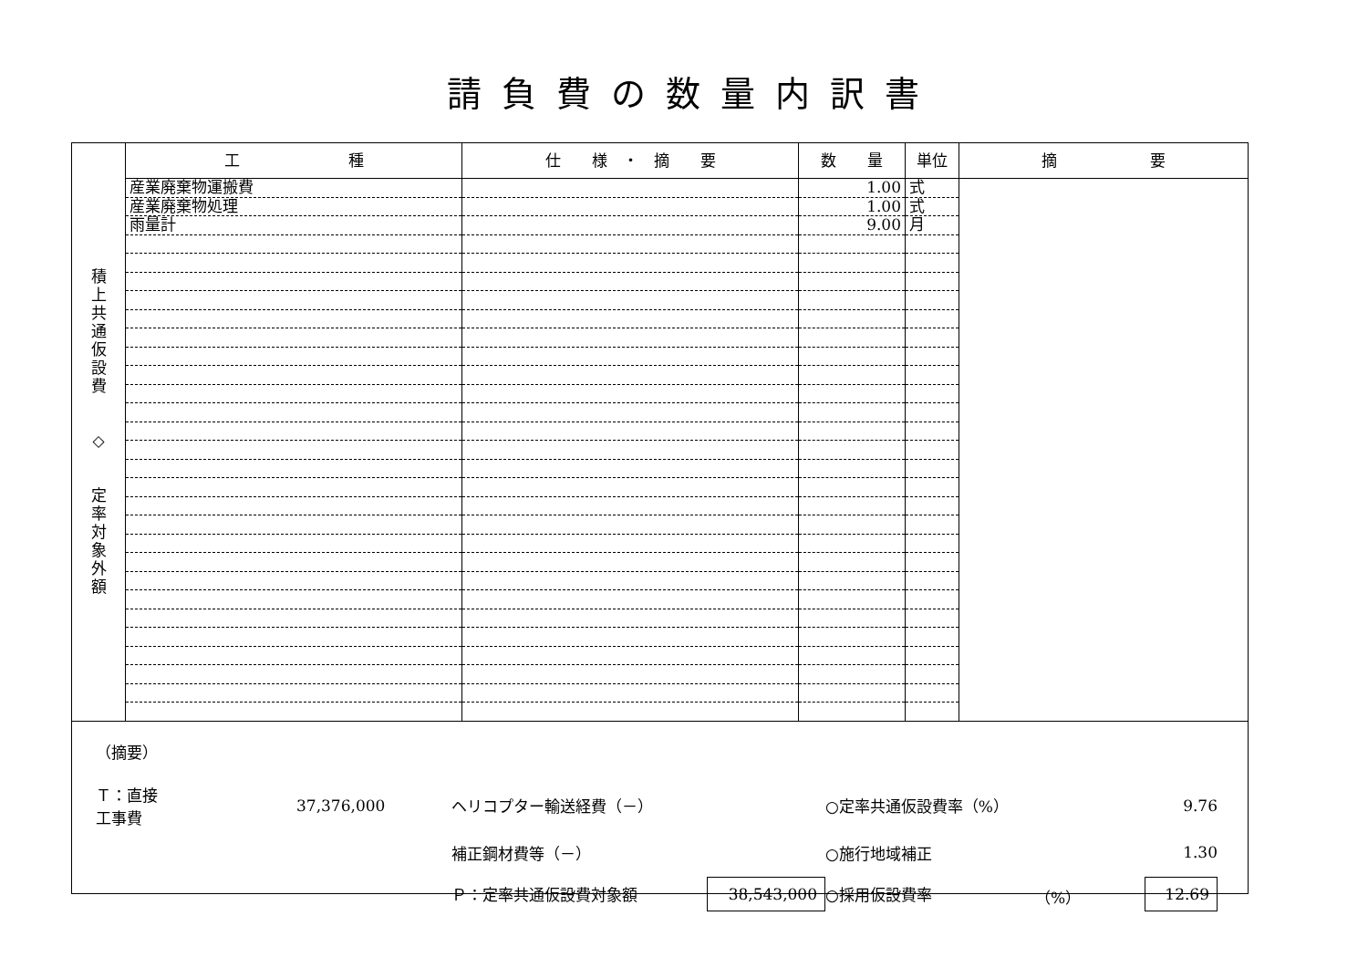請負費の数量内訳書
| 積 上 共 通 仮 設 費 ◇ 定 率 対 象 外 額 | 工 種 | 仕 様 ・ 摘 要 | 数 量 | 単位 | 摘 要 |
| --- | --- | --- | --- | --- | --- |
| | 産業廃棄物運搬費 | | 1.00 | 式 | |
| | 産業廃棄物処理 | | 1.00 | 式 | |
| | 雨量計 | | 9.00 | 月 | |
（摘要）
Ｔ：直接工事費
37,376,000
ヘリコプター輸送経費（－）
○定率共通仮設費率（%）
9.76
補正鋼材費等（－）
○施行地域補正
1.30
Ｐ：定率共通仮設費対象額
38,543,000
○採用仮設費率
（%）
12.69